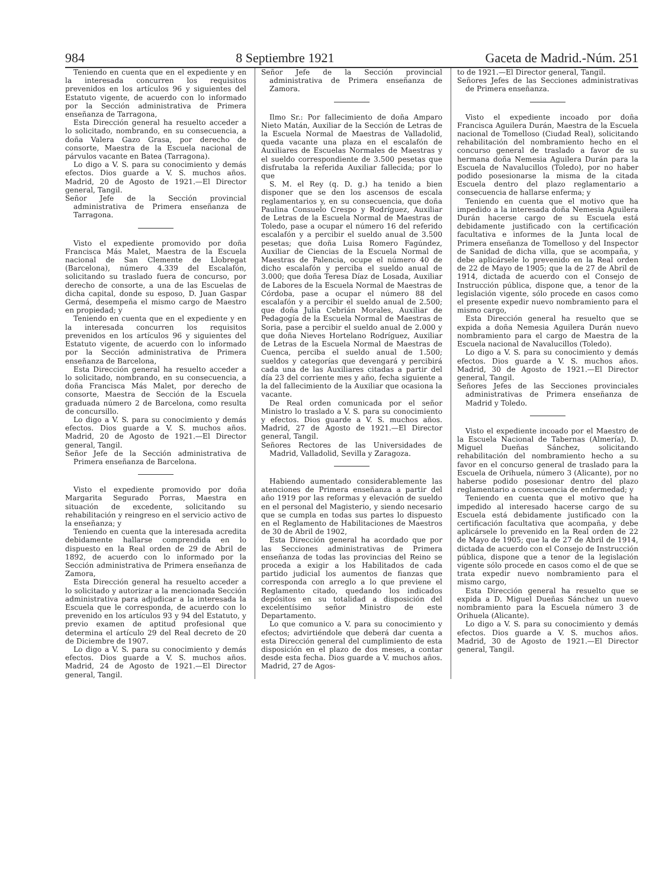984 8 Septiembre 1921 Gaceta de Madrid.-Núm. 251
Teniendo en cuenta que en el expediente y en la interesada concurren los requisitos prevenidos en los artículos 96 y siguientes del Estatuto vigente, de acuerdo con lo informado por la Sección administrativa de Primera enseñanza de Tarragona,
Esta Dirección general ha resuelto acceder a lo solicitado, nombrando, en su consecuencia, a doña Valera Gazo Grasa, por derecho de consorte, Maestra de la Escuela nacional de párvulos vacante en Batea (Tarragona).
Lo digo a V. S. para su conocimiento y demás efectos. Dios guarde a V. S. muchos años. Madrid, 20 de Agosto de 1921.—El Director general, Tangil.
Señor Jefe de la Sección provincial administrativa de Primera enseñanza de Tarragona.
Visto el expediente promovido por doña Francisca Más Malet, Maestra de la Escuela nacional de San Clemente de Llobregat (Barcelona), número 4.339 del Escalafón, solicitando su traslado fuera de concurso, por derecho de consorte, a una de las Escuelas de dicha capital, donde su esposo, D. Juan Gaspar Germá, desempeña el mismo cargo de Maestro en propiedad; y
Teniendo en cuenta que en el expediente y en la interesada concurren los requisitos prevenidos en los artículos 96 y siguientes del Estatuto vigente, de acuerdo con lo informado por la Sección administrativa de Primera enseñanza de Barcelona,
Esta Dirección general ha resuelto acceder a lo solicitado, nombrando, en su consecuencia, a doña Francisca Más Malet, por derecho de consorte, Maestra de Sección de la Escuela graduada número 2 de Barcelona, como resulta de concursillo.
Lo digo a V. S. para su conocimiento y demás efectos. Dios guarde a V. S. muchos años. Madrid, 20 de Agosto de 1921.—El Director general, Tangil.
Señor Jefe de la Sección administrativa de Primera enseñanza de Barcelona.
Visto el expediente promovido por doña Margarita Segurado Porras, Maestra en situación de excedente, solicitando su rehabilitación y reingreso en el servicio activo de la enseñanza; y
Teniendo en cuenta que la interesada acredita debidamente hallarse comprendida en lo dispuesto en la Real orden de 29 de Abril de 1892, de acuerdo con lo informado por la Sección administrativa de Primera enseñanza de Zamora,
Esta Dirección general ha resuelto acceder a lo solicitado y autorizar a la mencionada Sección administrativa para adjudicar a la interesada la Escuela que le corresponda, de acuerdo con lo prevenido en los artículos 93 y 94 del Estatuto, y previo examen de aptitud profesional que determina el artículo 29 del Real decreto de 20 de Diciembre de 1907.
Lo digo a V. S. para su conocimiento y demás efectos. Dios guarde a V. S. muchos años. Madrid, 24 de Agosto de 1921.—El Director general, Tangil.
Señor Jefe de la Sección provincial administrativa de Primera enseñanza de Zamora.
Ilmo Sr.: Por fallecimiento de doña Amparo Nieto Matán, Auxiliar de la Sección de Letras de la Escuela Normal de Maestras de Valladolid, queda vacante una plaza en el escalafón de Auxiliares de Escuelas Normales de Maestras y el sueldo correspondiente de 3.500 pesetas que disfrutaba la referida Auxiliar fallecida; por lo que
S. M. el Rey (q. D. g.) ha tenido a bien disponer que se den los ascensos de escala reglamentarios y, en su consecuencia, que doña Paulina Consuelo Crespo y Rodríguez, Auxiliar de Letras de la Escuela Normal de Maestras de Toledo, pase a ocupar el número 16 del referido escalafón y a percibir el sueldo anual de 3.500 pesetas; que doña Luisa Romero Fagúndez, Auxiliar de Ciencias de la Escuela Normal de Maestras de Palencia, ocupe el número 40 de dicho escalafón y perciba el sueldo anual de 3.000; que doña Teresa Díaz de Losada, Auxiliar de Labores de la Escuela Normal de Maestras de Córdoba, pase a ocupar el número 88 del escalafón y a percibir el sueldo anual de 2.500; que doña Julia Cebrián Morales, Auxiliar de Pedagogía de la Escuela Normal de Maestras de Soria, pase a percibir el sueldo anual de 2.000 y que doña Nieves Hortelano Rodríguez, Auxiliar de Letras de la Escuela Normal de Maestras de Cuenca, perciba el sueldo anual de 1.500; sueldos y categorías que devengará y percibirá cada una de las Auxiliares citadas a partir del día 23 del corriente mes y año, fecha siguiente a la del fallecimiento de la Auxiliar que ocasiona la vacante.
De Real orden comunicada por el señor Ministro lo traslado a V. S. para su conocimiento y efectos. Dios guarde a V. S. muchos años. Madrid, 27 de Agosto de 1921.—El Director general, Tangil.
Señores Rectores de las Universidades de Madrid, Valladolid, Sevilla y Zaragoza.
Habiendo aumentado considerablemente las atenciones de Primera enseñanza a partir del año 1919 por las reformas y elevación de sueldo en el personal del Magisterio, y siendo necesario que se cumpla en todas sus partes lo dispuesto en el Reglamento de Habilitaciones de Maestros de 30 de Abril de 1902,
Esta Dirección general ha acordado que por las Secciones administrativas de Primera enseñanza de todas las provincias del Reino se proceda a exigir a los Habilitados de cada partido judicial los aumentos de fianzas que corresponda con arreglo a lo que previene el Reglamento citado, quedando los indicados depósitos en su totalidad a disposición del excelentísimo señor Ministro de este Departamento.
Lo que comunico a V. para su conocimiento y efectos; advirtiéndole que deberá dar cuenta a esta Dirección general del cumplimiento de esta disposición en el plazo de dos meses, a contar desde esta fecha. Dios guarde a V. muchos años. Madrid, 27 de Agos-
to de 1921.—El Director general, Tangil.
Señores Jefes de las Secciones administrativas de Primera enseñanza.
Visto el expediente incoado por doña Francisca Aguilera Durán, Maestra de la Escuela nacional de Tomelloso (Ciudad Real), solicitando rehabilitación del nombramiento hecho en el concurso general de traslado a favor de su hermana doña Nemesia Aguilera Durán para la Escuela de Navalucillos (Toledo), por no haber podido posesionarse la misma de la citada Escuela dentro del plazo reglamentario a consecuencia de hallarse enferma; y
Teniendo en cuenta que el motivo que ha impedido a la interesada doña Nemesia Aguilera Durán hacerse cargo de su Escuela está debidamente justificado con la certificación facultativa e informes de la Junta local de Primera enseñanza de Tomelloso y del Inspector de Sanidad de dicha villa, que se acompaña, y debe aplicársele lo prevenido en la Real orden de 22 de Mayo de 1905; que la de 27 de Abril de 1914, dictada de acuerdo con el Consejo de Instrucción pública, dispone que, a tenor de la legislación vigente, sólo procede en casos como el presente expedir nuevo nombramiento para el mismo cargo,
Esta Dirección general ha resuelto que se expida a doña Nemesia Aguilera Durán nuevo nombramiento para el cargo de Maestra de la Escuela nacional de Navalucillos (Toledo).
Lo digo a V. S. para su conocimiento y demás efectos. Dios guarde a V. S. muchos años. Madrid, 30 de Agosto de 1921.—El Director general, Tangil.
Señores Jefes de las Secciones provinciales administrativas de Primera enseñanza de Madrid y Toledo.
Visto el expediente incoado por el Maestro de la Escuela Nacional de Tabernas (Almería), D. Miguel Dueñas Sánchez, solicitando rehabilitación del nombramiento hecho a su favor en el concurso general de traslado para la Escuela de Orihuela, número 3 (Alicante), por no haberse podido posesionar dentro del plazo reglamentario a consecuencia de enfermedad; y
Teniendo en cuenta que el motivo que ha impedido al interesado hacerse cargo de su Escuela está debidamente justificado con la certificación facultativa que acompaña, y debe aplicársele lo prevenido en la Real orden de 22 de Mayo de 1905; que la de 27 de Abril de 1914, dictada de acuerdo con el Consejo de Instrucción pública, dispone que a tenor de la legislación vigente sólo procede en casos como el de que se trata expedir nuevo nombramiento para el mismo cargo,
Esta Dirección general ha resuelto que se expida a D. Miguel Dueñas Sánchez un nuevo nombramiento para la Escuela número 3 de Orihuela (Alicante).
Lo digo a V. S. para su conocimiento y demás efectos. Dios guarde a V. S. muchos años. Madrid, 30 de Agosto de 1921.—El Director general, Tangil.